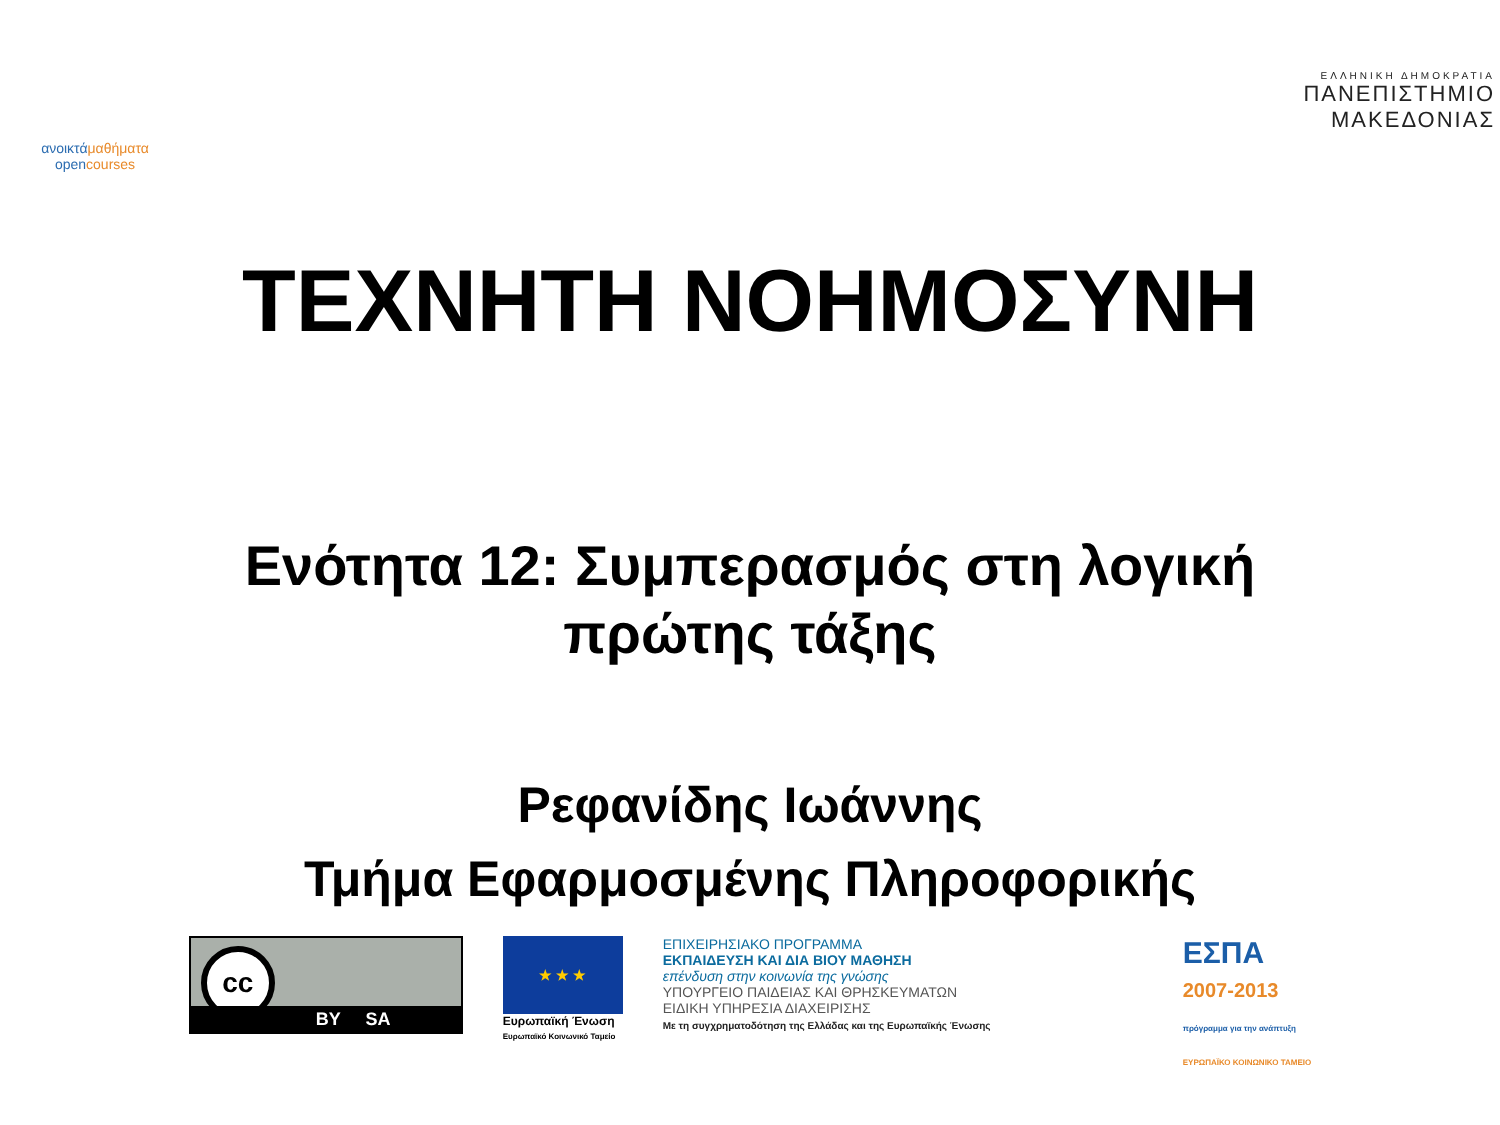ανοικτάμαθήματα
opencourses
ΕΛΛΗΝΙΚΗ ΔΗΜΟΚΡΑΤΙΑ
ΠΑΝΕΠΙΣΤΗΜΙΟ
ΜΑΚΕΔΟΝΙΑΣ
ΤΕΧΝΗΤΗ ΝΟΗΜΟΣΥΝΗ
Ενότητα 12: Συμπερασμός στη λογική
πρώτης τάξης
Ρεφανίδης Ιωάννης
Τμήμα Εφαρμοσμένης Πληροφορικής
cc
BY SA
★ ★ ★
Ευρωπαϊκή Ένωση
Ευρωπαϊκό Κοινωνικό Ταμείο
ΕΠΙΧΕΙΡΗΣΙΑΚΟ ΠΡΟΓΡΑΜΜΑ
ΕΚΠΑΙΔΕΥΣΗ ΚΑΙ ΔΙΑ ΒΙΟΥ ΜΑΘΗΣΗ
επένδυση στην κοινωνία της γνώσης
ΥΠΟΥΡΓΕΙΟ ΠΑΙΔΕΙΑΣ ΚΑΙ ΘΡΗΣΚΕΥΜΑΤΩΝ
ΕΙΔΙΚΗ ΥΠΗΡΕΣΙΑ ΔΙΑΧΕΙΡΙΣΗΣ
Με τη συγχρηματοδότηση της Ελλάδας και της Ευρωπαϊκής Ένωσης
ΕΣΠΑ
2007-2013
πρόγραμμα για την ανάπτυξη
ΕΥΡΩΠΑΪΚΟ ΚΟΙΝΩΝΙΚΟ ΤΑΜΕΙΟ